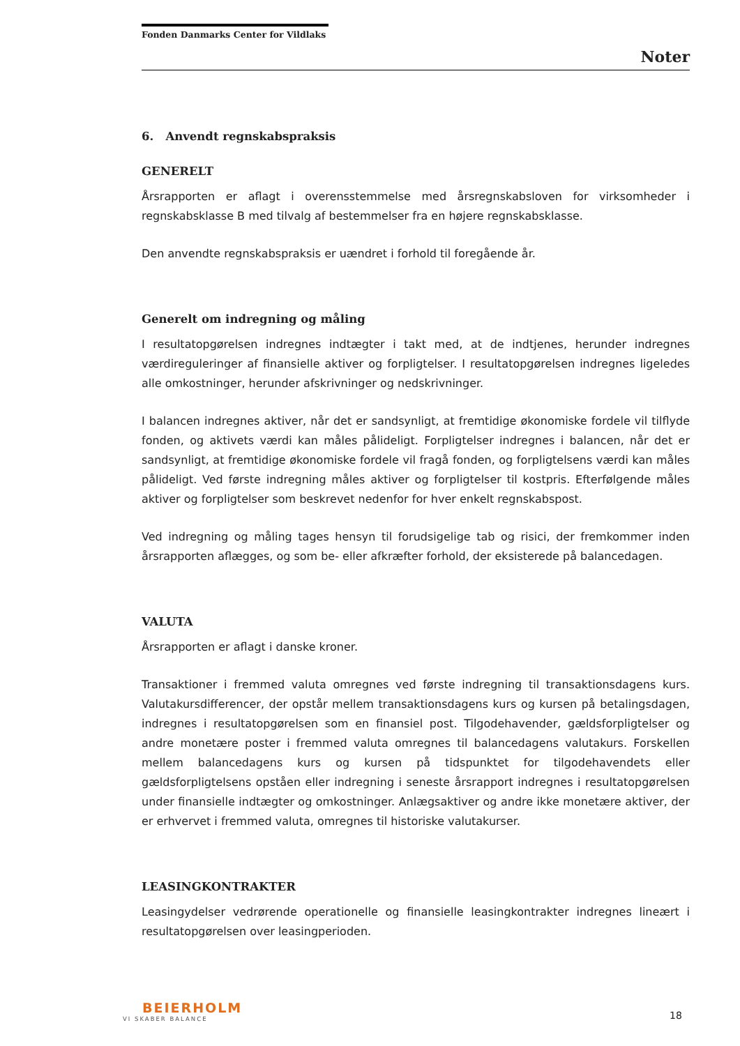Fonden Danmarks Center for Vildlaks
Noter
6. Anvendt regnskabspraksis
GENERELT
Årsrapporten er aflagt i overensstemmelse med årsregnskabsloven for virksomheder i regnskabsklasse B med tilvalg af bestemmelser fra en højere regnskabsklasse.
Den anvendte regnskabspraksis er uændret i forhold til foregående år.
Generelt om indregning og måling
I resultatopgørelsen indregnes indtægter i takt med, at de indtjenes, herunder indregnes værdireguleringer af finansielle aktiver og forpligtelser. I resultatopgørelsen indregnes ligeledes alle omkostninger, herunder afskrivninger og nedskrivninger.
I balancen indregnes aktiver, når det er sandsynligt, at fremtidige økonomiske fordele vil tilflyde fonden, og aktivets værdi kan måles pålideligt. Forpligtelser indregnes i balancen, når det er sandsynligt, at fremtidige økonomiske fordele vil fragå fonden, og forpligtelsens værdi kan måles pålideligt. Ved første indregning måles aktiver og forpligtelser til kostpris. Efterfølgende måles aktiver og forpligtelser som beskrevet nedenfor for hver enkelt regnskabspost.
Ved indregning og måling tages hensyn til forudsigelige tab og risici, der fremkommer inden årsrapporten aflægges, og som be- eller afkræfter forhold, der eksisterede på balancedagen.
VALUTA
Årsrapporten er aflagt i danske kroner.
Transaktioner i fremmed valuta omregnes ved første indregning til transaktionsdagens kurs. Valutakursdifferencer, der opstår mellem transaktionsdagens kurs og kursen på betalingsdagen, indregnes i resultatopgørelsen som en finansiel post. Tilgodehavender, gældsforpligtelser og andre monetære poster i fremmed valuta omregnes til balancedagens valutakurs. Forskellen mellem balancedagens kurs og kursen på tidspunktet for tilgodehavendets eller gældsforpligtelsens opståen eller indregning i seneste årsrapport indregnes i resultatopgørelsen under finansielle indtægter og omkostninger. Anlægsaktiver og andre ikke monetære aktiver, der er erhvervet i fremmed valuta, omregnes til historiske valutakurser.
LEASINGKONTRAKTER
Leasingydelser vedrørende operationelle og finansielle leasingkontrakter indregnes lineært i resultatopgørelsen over leasingperioden.
BEIERHOLM
VI SKABER BALANCE
18